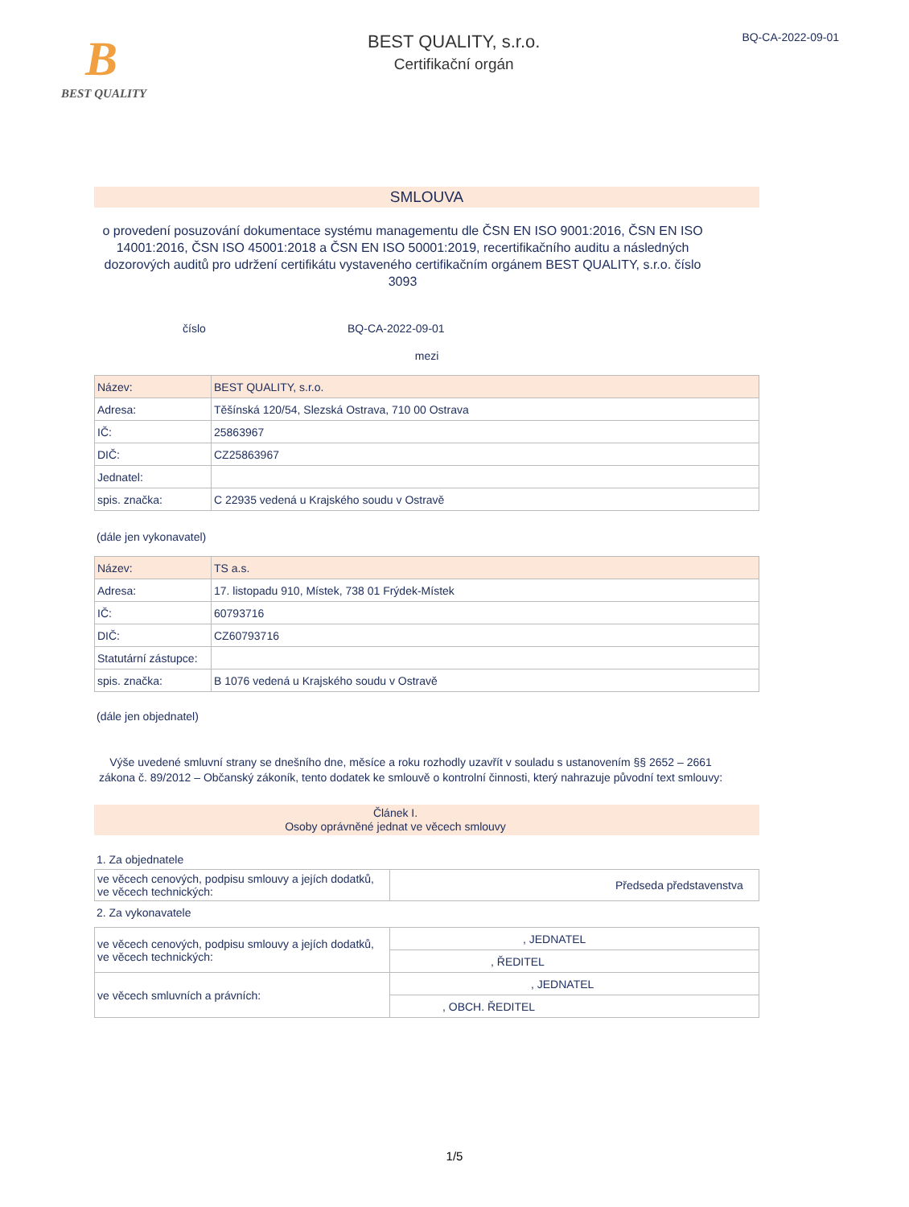B
BEST QUALITY
BEST QUALITY, s.r.o.
Certifikační orgán
BQ-CA-2022-09-01
SMLOUVA
o provedení posuzování dokumentace systému managementu dle ČSN EN ISO 9001:2016, ČSN EN ISO 14001:2016, ČSN ISO 45001:2018 a ČSN EN ISO 50001:2019, recertifikačního auditu a následných dozorových auditů pro udržení certifikátu vystaveného certifikačním orgánem BEST QUALITY, s.r.o. číslo 3093
číslo BQ-CA-2022-09-01
mezi
| Název: | BEST QUALITY, s.r.o. |
| Adresa: | Těšínská 120/54, Slezská Ostrava, 710 00 Ostrava |
| IČ: | 25863967 |
| DIČ: | CZ25863967 |
| Jednatel: | |
| spis. značka: | C 22935 vedená u Krajského soudu v Ostravě |
(dále jen vykonavatel)
| Název: | TS a.s. |
| Adresa: | 17. listopadu 910, Místek, 738 01 Frýdek-Místek |
| IČ: | 60793716 |
| DIČ: | CZ60793716 |
| Statutární zástupce: | |
| spis. značka: | B 1076 vedená u Krajského soudu v Ostravě |
(dále jen objednatel)
Výše uvedené smluvní strany se dnešního dne, měsíce a roku rozhodly uzavřít v souladu s ustanovením §§ 2652 – 2661 zákona č. 89/2012 – Občanský zákoník, tento dodatek ke smlouvě o kontrolní činnosti, který nahrazuje původní text smlouvy:
Článek I.
Osoby oprávněné jednat ve věcech smlouvy
1. Za objednatele
| ve věcech cenových, podpisu smlouvy a jejích dodatků, ve věcech technických: | Předseda představenstva |
2. Za vykonavatele
| ve věcech cenových, podpisu smlouvy a jejích dodatků, ve věcech technických: | , JEDNATEL |
| | , ŘEDITEL |
| ve věcech smluvních a právních: | , JEDNATEL |
| | , OBCH. ŘEDITEL |
1/5